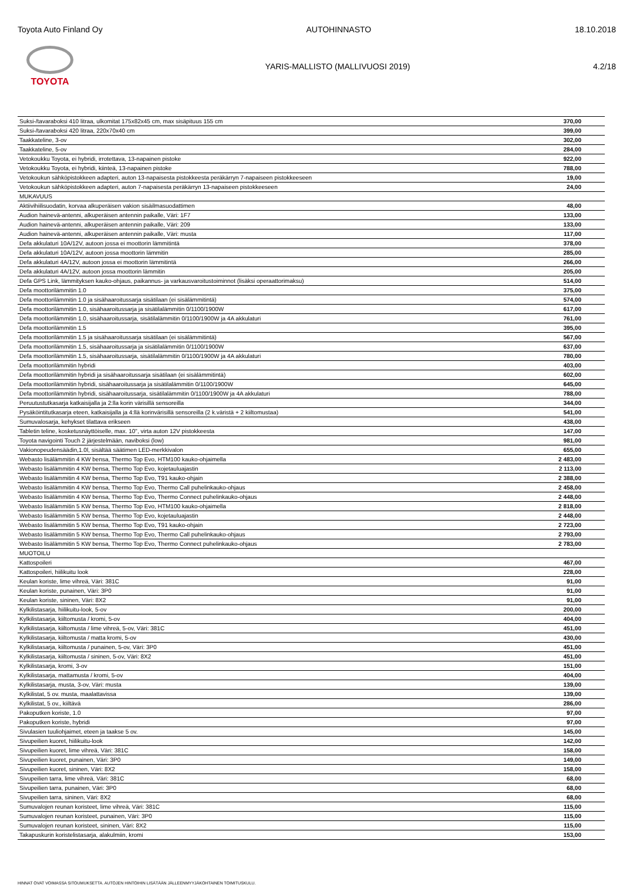Toyota Auto Finland Oy AUTOHINNASTO 18.10.2018
TOYOTA
YARIS-MALLISTO (MALLIVUOSI 2019) 4.2/18
| Suksi-/tavaraboksi 410 litraa, ulkomitat 175x82x45 cm, max sisäpituus 155 cm | 370,00 |
| Suksi-/tavaraboksi 420 litraa, 220x70x40 cm | 399,00 |
| Taakkateline, 3-ov | 302,00 |
| Taakkateline, 5-ov | 284,00 |
| Vetokoukku Toyota, ei hybridi, irrotettava, 13-napainen pistoke | 922,00 |
| Vetokoukku Toyota, ei hybridi, kiinteä, 13-napainen pistoke | 788,00 |
| Vetokoukun sähköpistokkeen adapteri, auton 13-napaisesta pistokkeesta peräkärryn 7-napaiseen pistokkeeseen | 19,00 |
| Vetokoukun sähköpistokkeen adapteri, auton 7-napaisesta peräkärryn 13-napaiseen pistokkeeseen | 24,00 |
| MUKAVUUS | |
| Aktiivihiilisuodatin, korvaa alkuperäisen vakion sisäilmasuodattimen | 48,00 |
| Audion hainevä-antenni, alkuperäisen antennin paikalle, Väri: 1F7 | 133,00 |
| Audion hainevä-antenni, alkuperäisen antennin paikalle, Väri: 209 | 133,00 |
| Audion hainevä-antenni, alkuperäisen antennin paikalle, Väri: musta | 117,00 |
| Defa akkulaturi 10A/12V, autoon jossa ei moottorin lämmitintä | 378,00 |
| Defa akkulaturi 10A/12V, autoon jossa moottorin lämmitin | 285,00 |
| Defa akkulaturi 4A/12V, autoon jossa ei moottorin lämmitintä | 266,00 |
| Defa akkulaturi 4A/12V, autoon jossa moottorin lämmitin | 205,00 |
| Defa GPS Link, lämmityksen kauko-ohjaus, paikannus- ja varkausvaroitustoiminnot (lisäksi operaattorimaksu) | 514,00 |
| Defa moottorilämmitin 1.0 | 375,00 |
| Defa moottorilämmitin 1.0 ja sisähaaroitussarja sisätilaan (ei sisälämmitintä) | 574,00 |
| Defa moottorilämmitin 1.0, sisähaaroitussarja ja sisätilalämmitin 0/1100/1900W | 617,00 |
| Defa moottorilämmitin 1.0, sisähaaroitussarja, sisätilalämmitin 0/1100/1900W ja 4A akkulaturi | 761,00 |
| Defa moottorilämmitin 1.5 | 395,00 |
| Defa moottorilämmitin 1.5 ja sisähaaroitussarja sisätilaan (ei sisälämmitintä) | 567,00 |
| Defa moottorilämmitin 1.5, sisähaaroitussarja ja sisätilalämmitin 0/1100/1900W | 637,00 |
| Defa moottorilämmitin 1.5, sisähaaroitussarja, sisätilalämmitin 0/1100/1900W ja 4A akkulaturi | 780,00 |
| Defa moottorilämmitin hybridi | 403,00 |
| Defa moottorilämmitin hybridi ja sisähaaroitussarja sisätilaan (ei sisälämmitintä) | 602,00 |
| Defa moottorilämmitin hybridi, sisähaaroitussarja ja sisätilalämmitin 0/1100/1900W | 645,00 |
| Defa moottorilämmitin hybridi, sisähaaroitussarja, sisätilalämmitin 0/1100/1900W ja 4A akkulaturi | 788,00 |
| Peruutustutkasarja katkaisijalla ja 2:lla korin värisillä sensoreilla | 344,00 |
| Pysäköintitutkasarja eteen, katkaisijalla ja 4:llä korinvärisillä sensoreilla (2 k.väristä + 2 kiiltomustaa) | 541,00 |
| Sumuvalosarja, kehykset tilattava erikseen | 438,00 |
| Tabletin teline, kosketusnäyttöiselle, max. 10", virta auton 12V pistokkeesta | 147,00 |
| Toyota navigointi Touch 2 järjestelmään, naviboksi (low) | 981,00 |
| Vakionopeudensäädin,1.0l, sisältää säätimen LED-merkkivalon | 655,00 |
| Webasto lisälämmitin 4 KW bensa, Thermo Top Evo, HTM100 kauko-ohjaimella | 2 483,00 |
| Webasto lisälämmitin 4 KW bensa, Thermo Top Evo, kojetauluajastin | 2 113,00 |
| Webasto lisälämmitin 4 KW bensa, Thermo Top Evo, T91 kauko-ohjain | 2 388,00 |
| Webasto lisälämmitin 4 KW bensa, Thermo Top Evo, Thermo Call puhelinkauko-ohjaus | 2 458,00 |
| Webasto lisälämmitin 4 KW bensa, Thermo Top Evo, Thermo Connect puhelinkauko-ohjaus | 2 448,00 |
| Webasto lisälämmitin 5 KW bensa, Thermo Top Evo, HTM100 kauko-ohjaimella | 2 818,00 |
| Webasto lisälämmitin 5 KW bensa, Thermo Top Evo, kojetauluajastin | 2 448,00 |
| Webasto lisälämmitin 5 KW bensa, Thermo Top Evo, T91 kauko-ohjain | 2 723,00 |
| Webasto lisälämmitin 5 KW bensa, Thermo Top Evo, Thermo Call puhelinkauko-ohjaus | 2 793,00 |
| Webasto lisälämmitin 5 KW bensa, Thermo Top Evo, Thermo Connect puhelinkauko-ohjaus | 2 783,00 |
| MUOTOILU | |
| Kattospoileri | 467,00 |
| Kattospoileri, hiilikuitu look | 228,00 |
| Keulan koriste, lime vihreä, Väri: 381C | 91,00 |
| Keulan koriste, punainen, Väri: 3P0 | 91,00 |
| Keulan koriste, sininen, Väri: 8X2 | 91,00 |
| Kylkilistasarja, hiilikuitu-look, 5-ov | 200,00 |
| Kylkilistasarja, kiiltomusta / kromi, 5-ov | 404,00 |
| Kylkilistasarja, kiiltomusta / lime vihreä, 5-ov, Väri: 381C | 451,00 |
| Kylkilistasarja, kiiltomusta / matta kromi, 5-ov | 430,00 |
| Kylkilistasarja, kiiltomusta / punainen, 5-ov, Väri: 3P0 | 451,00 |
| Kylkilistasarja, kiiltomusta / sininen, 5-ov, Väri: 8X2 | 451,00 |
| Kylkilistasarja, kromi, 3-ov | 151,00 |
| Kylkilistasarja, mattamusta / kromi, 5-ov | 404,00 |
| Kylkilistasarja, musta, 3-ov, Väri: musta | 139,00 |
| Kylkilistat, 5 ov. musta, maalattavissa | 139,00 |
| Kylkilistat, 5 ov., kiiltävä | 286,00 |
| Pakoputken koriste, 1.0 | 97,00 |
| Pakoputken koriste, hybridi | 97,00 |
| Sivulasien tuuliohjaimet, eteen ja taakse 5 ov. | 145,00 |
| Sivupeilien kuoret, hiilikuitu-look | 142,00 |
| Sivupeilien kuoret, lime vihreä, Väri: 381C | 158,00 |
| Sivupeilien kuoret, punainen, Väri: 3P0 | 149,00 |
| Sivupeilien kuoret, sininen, Väri: 8X2 | 158,00 |
| Sivupeilien tarra, lime vihreä, Väri: 381C | 68,00 |
| Sivupeilien tarra, punainen, Väri: 3P0 | 68,00 |
| Sivupeilien tarra, sininen, Väri: 8X2 | 68,00 |
| Sumuvalojen reunan koristeet, lime vihreä, Väri: 381C | 115,00 |
| Sumuvalojen reunan koristeet, punainen, Väri: 3P0 | 115,00 |
| Sumuvalojen reunan koristeet, sininen, Väri: 8X2 | 115,00 |
| Takapuskurin koristelistasarja, alakulmiin, kromi | 153,00 |
HINNAT OVAT VOIMASSA SITOUMUKSETTA. AUTOJEN HINTOIHIN LISÄTÄÄN JÄLLEENMYYJÄKOHTAINEN TOIMITUSKULU.